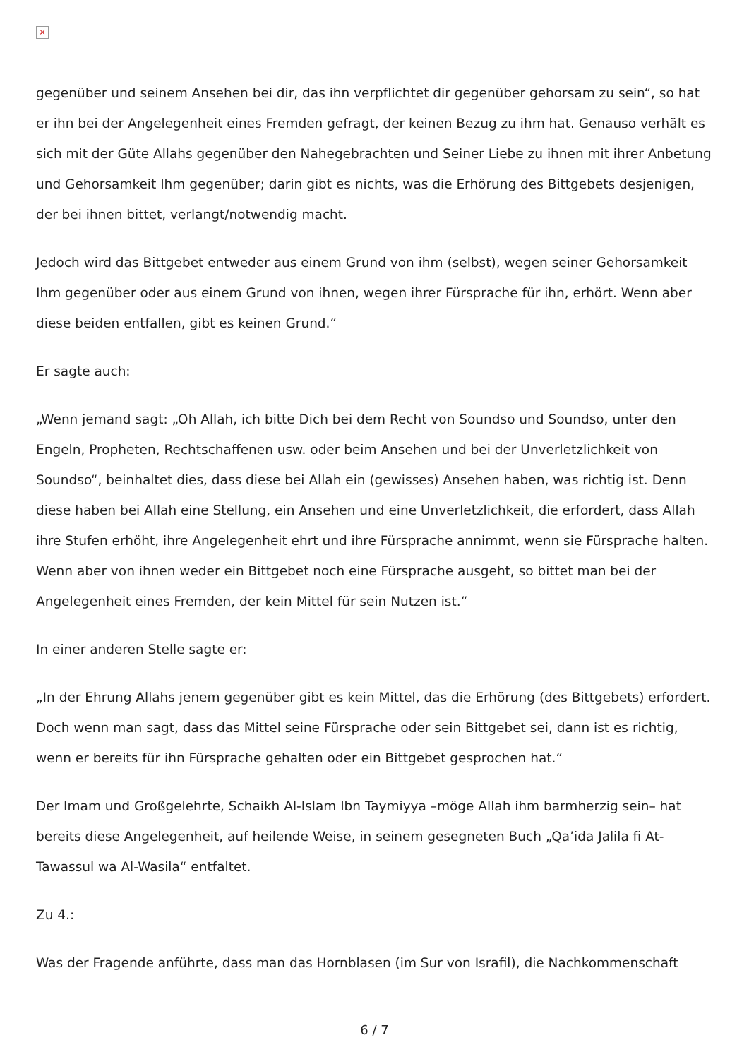×
gegenüber und seinem Ansehen bei dir, das ihn verpflichtet dir gegenüber gehorsam zu sein“, so hat er ihn bei der Angelegenheit eines Fremden gefragt, der keinen Bezug zu ihm hat. Genauso verhält es sich mit der Güte Allahs gegenüber den Nahegebrachten und Seiner Liebe zu ihnen mit ihrer Anbetung und Gehorsamkeit Ihm gegenüber; darin gibt es nichts, was die Erhörung des Bittgebets desjenigen, der bei ihnen bittet, verlangt/notwendig macht.
Jedoch wird das Bittgebet entweder aus einem Grund von ihm (selbst), wegen seiner Gehorsamkeit Ihm gegenüber oder aus einem Grund von ihnen, wegen ihrer Fürsprache für ihn, erhört. Wenn aber diese beiden entfallen, gibt es keinen Grund.“
Er sagte auch:
„Wenn jemand sagt: „Oh Allah, ich bitte Dich bei dem Recht von Soundso und Soundso, unter den Engeln, Propheten, Rechtschaffenen usw. oder beim Ansehen und bei der Unverletzlichkeit von Soundso“, beinhaltet dies, dass diese bei Allah ein (gewisses) Ansehen haben, was richtig ist. Denn diese haben bei Allah eine Stellung, ein Ansehen und eine Unverletzlichkeit, die erfordert, dass Allah ihre Stufen erhöht, ihre Angelegenheit ehrt und ihre Fürsprache annimmt, wenn sie Fürsprache halten. Wenn aber von ihnen weder ein Bittgebet noch eine Fürsprache ausgeht, so bittet man bei der Angelegenheit eines Fremden, der kein Mittel für sein Nutzen ist.“
In einer anderen Stelle sagte er:
„In der Ehrung Allahs jenem gegenüber gibt es kein Mittel, das die Erhörung (des Bittgebets) erfordert. Doch wenn man sagt, dass das Mittel seine Fürsprache oder sein Bittgebet sei, dann ist es richtig, wenn er bereits für ihn Fürsprache gehalten oder ein Bittgebet gesprochen hat.“
Der Imam und Großgelehrte, Schaikh Al-Islam Ibn Taymiyya –möge Allah ihm barmherzig sein– hat bereits diese Angelegenheit, auf heilende Weise, in seinem gesegneten Buch „Qa’ida Jalila fi At-Tawassul wa Al-Wasila“ entfaltet.
Zu 4.:
Was der Fragende anführte, dass man das Hornblasen (im Sur von Israfil), die Nachkommenschaft
6 / 7